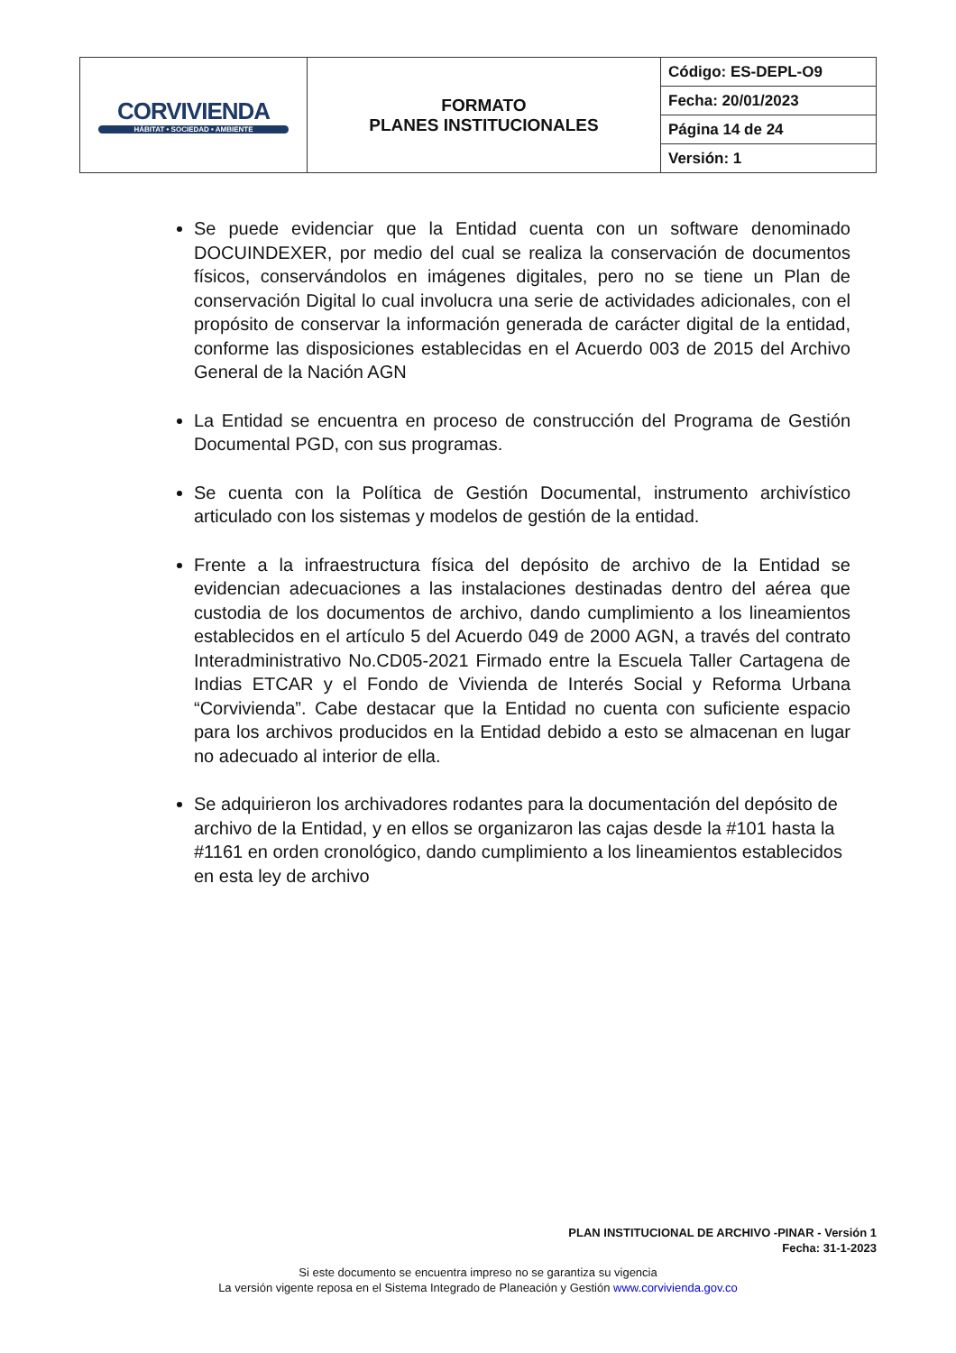| CORVIVIENDA HÁBITAT • SOCIEDAD • AMBIENTE | FORMATO PLANES INSTITUCIONALES | Código: ES-DEPL-O9 |
| | | Fecha: 20/01/2023 |
| | | Página 14 de 24 |
| | | Versión: 1 |
Se puede evidenciar que la Entidad cuenta con un software denominado DOCUINDEXER, por medio del cual se realiza la conservación de documentos físicos, conservándolos en imágenes digitales, pero no se tiene un Plan de conservación Digital lo cual involucra una serie de actividades adicionales, con el propósito de conservar la información generada de carácter digital de la entidad, conforme las disposiciones establecidas en el Acuerdo 003 de 2015 del Archivo General de la Nación AGN
La Entidad se encuentra en proceso de construcción del Programa de Gestión Documental PGD, con sus programas.
Se cuenta con la Política de Gestión Documental, instrumento archivístico articulado con los sistemas y modelos de gestión de la entidad.
Frente a la infraestructura física del depósito de archivo de la Entidad se evidencian adecuaciones a las instalaciones destinadas dentro del aérea que custodia de los documentos de archivo, dando cumplimiento a los lineamientos establecidos en el artículo 5 del Acuerdo 049 de 2000 AGN, a través del contrato Interadministrativo No.CD05-2021 Firmado entre la Escuela Taller Cartagena de Indias ETCAR y el Fondo de Vivienda de Interés Social y Reforma Urbana “Corvivienda”. Cabe destacar que la Entidad no cuenta con suficiente espacio para los archivos producidos en la Entidad debido a esto se almacenan en lugar no adecuado al interior de ella.
Se adquirieron los archivadores rodantes para la documentación del depósito de archivo de la Entidad, y en ellos se organizaron las cajas desde la #101 hasta la #1161 en orden cronológico, dando cumplimiento a los lineamientos establecidos en esta ley de archivo
PLAN INSTITUCIONAL DE ARCHIVO -PINAR - Versión 1
Fecha: 31-1-2023
Si este documento se encuentra impreso no se garantiza su vigencia
La versión vigente reposa en el Sistema Integrado de Planeación y Gestión www.corvivienda.gov.co